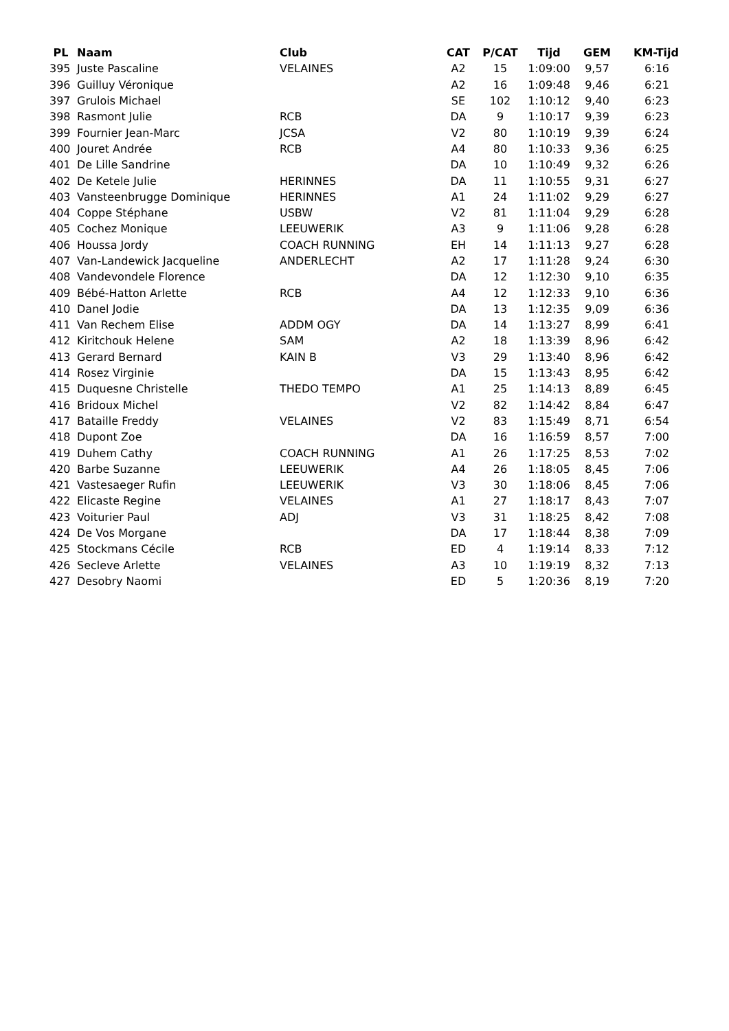| PL | Naam | Club | CAT | P/CAT | Tijd | GEM | KM-Tijd |
| --- | --- | --- | --- | --- | --- | --- | --- |
| 395 | Juste Pascaline | VELAINES | A2 | 15 | 1:09:00 | 9,57 | 6:16 |
| 396 | Guilluy Véronique | | A2 | 16 | 1:09:48 | 9,46 | 6:21 |
| 397 | Grulois Michael | | SE | 102 | 1:10:12 | 9,40 | 6:23 |
| 398 | Rasmont Julie | RCB | DA | 9 | 1:10:17 | 9,39 | 6:23 |
| 399 | Fournier Jean-Marc | JCSA | V2 | 80 | 1:10:19 | 9,39 | 6:24 |
| 400 | Jouret Andrée | RCB | A4 | 80 | 1:10:33 | 9,36 | 6:25 |
| 401 | De Lille Sandrine | | DA | 10 | 1:10:49 | 9,32 | 6:26 |
| 402 | De Ketele Julie | HERINNES | DA | 11 | 1:10:55 | 9,31 | 6:27 |
| 403 | Vansteenbrugge Dominique | HERINNES | A1 | 24 | 1:11:02 | 9,29 | 6:27 |
| 404 | Coppe Stéphane | USBW | V2 | 81 | 1:11:04 | 9,29 | 6:28 |
| 405 | Cochez Monique | LEEUWERIK | A3 | 9 | 1:11:06 | 9,28 | 6:28 |
| 406 | Houssa Jordy | COACH RUNNING | EH | 14 | 1:11:13 | 9,27 | 6:28 |
| 407 | Van-Landewick Jacqueline | ANDERLECHT | A2 | 17 | 1:11:28 | 9,24 | 6:30 |
| 408 | Vandevondele Florence | | DA | 12 | 1:12:30 | 9,10 | 6:35 |
| 409 | Bébé-Hatton Arlette | RCB | A4 | 12 | 1:12:33 | 9,10 | 6:36 |
| 410 | Danel Jodie | | DA | 13 | 1:12:35 | 9,09 | 6:36 |
| 411 | Van Rechem Elise | ADDM OGY | DA | 14 | 1:13:27 | 8,99 | 6:41 |
| 412 | Kiritchouk Helene | SAM | A2 | 18 | 1:13:39 | 8,96 | 6:42 |
| 413 | Gerard Bernard | KAIN B | V3 | 29 | 1:13:40 | 8,96 | 6:42 |
| 414 | Rosez Virginie | | DA | 15 | 1:13:43 | 8,95 | 6:42 |
| 415 | Duquesne Christelle | THEDO TEMPO | A1 | 25 | 1:14:13 | 8,89 | 6:45 |
| 416 | Bridoux Michel | | V2 | 82 | 1:14:42 | 8,84 | 6:47 |
| 417 | Bataille Freddy | VELAINES | V2 | 83 | 1:15:49 | 8,71 | 6:54 |
| 418 | Dupont Zoe | | DA | 16 | 1:16:59 | 8,57 | 7:00 |
| 419 | Duhem Cathy | COACH RUNNING | A1 | 26 | 1:17:25 | 8,53 | 7:02 |
| 420 | Barbe Suzanne | LEEUWERIK | A4 | 26 | 1:18:05 | 8,45 | 7:06 |
| 421 | Vastesaeger Rufin | LEEUWERIK | V3 | 30 | 1:18:06 | 8,45 | 7:06 |
| 422 | Elicaste Regine | VELAINES | A1 | 27 | 1:18:17 | 8,43 | 7:07 |
| 423 | Voiturier Paul | ADJ | V3 | 31 | 1:18:25 | 8,42 | 7:08 |
| 424 | De Vos Morgane | | DA | 17 | 1:18:44 | 8,38 | 7:09 |
| 425 | Stockmans Cécile | RCB | ED | 4 | 1:19:14 | 8,33 | 7:12 |
| 426 | Secleve Arlette | VELAINES | A3 | 10 | 1:19:19 | 8,32 | 7:13 |
| 427 | Desobry Naomi | | ED | 5 | 1:20:36 | 8,19 | 7:20 |